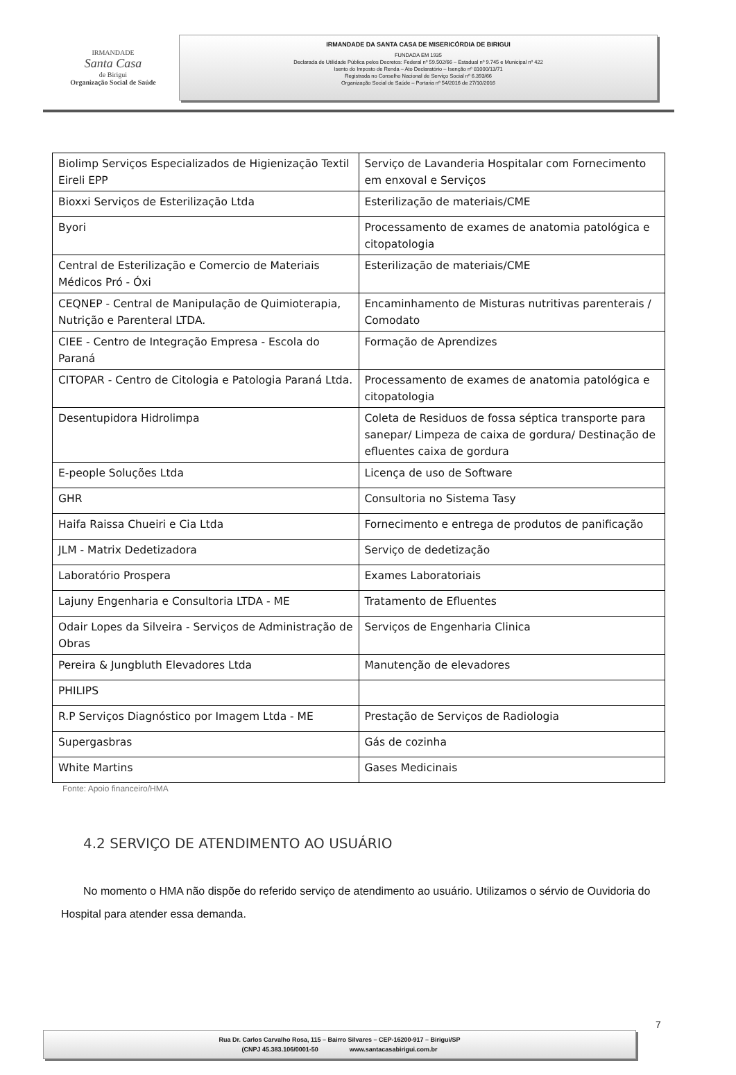IRMANDADE
Santa Casa
de Birigui
Organização Social de Saúde
IRMANDADE DA SANTA CASA DE MISERICÓRDIA DE BIRIGUI
FUNDADA EM 1935
Declarada de Utilidade Pública pelos Decretos: Federal nº 59.502/66 – Estadual nº 9.745 e Municipal nº 422
Isento do Imposto de Renda – Ato Declaratório – Isenção nº 81000/13/71
Registrada no Conselho Nacional de Serviço Social nº 6.393/66
Organização Social de Saúde – Portaria nº 54/2016 de 27/10/2016
| Biolimp Serviços Especializados de Higienização Textil Eireli EPP | Serviço de Lavanderia Hospitalar com Fornecimento em enxoval e Serviços |
| Bioxxi Serviços de Esterilização Ltda | Esterilização de materiais/CME |
| Byori | Processamento de exames de anatomia patológica e citopatologia |
| Central de Esterilização e Comercio de Materiais Médicos Pró - Óxi | Esterilização de materiais/CME |
| CEQNEP - Central de Manipulação de Quimioterapia, Nutrição e Parenteral LTDA. | Encaminhamento de Misturas nutritivas parenterais / Comodato |
| CIEE - Centro de Integração Empresa - Escola do Paraná | Formação de Aprendizes |
| CITOPAR - Centro de Citologia e Patologia Paraná Ltda. | Processamento de exames de anatomia patológica e citopatologia |
| Desentupidora Hidrolimpa | Coleta de Residuos de fossa séptica transporte para sanepar/ Limpeza de caixa de gordura/ Destinação de efluentes caixa de gordura |
| E-people Soluções Ltda | Licença de uso de Software |
| GHR | Consultoria no Sistema Tasy |
| Haifa Raissa Chueiri e Cia Ltda | Fornecimento e entrega de produtos de panificação |
| JLM - Matrix Dedetizadora | Serviço de dedetização |
| Laboratório Prospera | Exames Laboratoriais |
| Lajuny Engenharia e Consultoria LTDA - ME | Tratamento de Efluentes |
| Odair Lopes da Silveira - Serviços de Administração de Obras | Serviços de Engenharia Clinica |
| Pereira & Jungbluth Elevadores Ltda | Manutenção de elevadores |
| PHILIPS | |
| R.P Serviços Diagnóstico por Imagem Ltda - ME | Prestação de Serviços de Radiologia |
| Supergasbras | Gás de cozinha |
| White Martins | Gases Medicinais |
Fonte: Apoio financeiro/HMA
4.2 SERVIÇO DE ATENDIMENTO AO USUÁRIO
No momento o HMA não dispõe do referido serviço de atendimento ao usuário. Utilizamos o sérvio de Ouvidoria do Hospital para atender essa demanda.
7
Rua Dr. Carlos Carvalho Rosa, 115 – Bairro Silvares – CEP-16200-917 – Birigui/SP
(CNPJ 45.383.106/0001-50 www.santacasabirigui.com.br